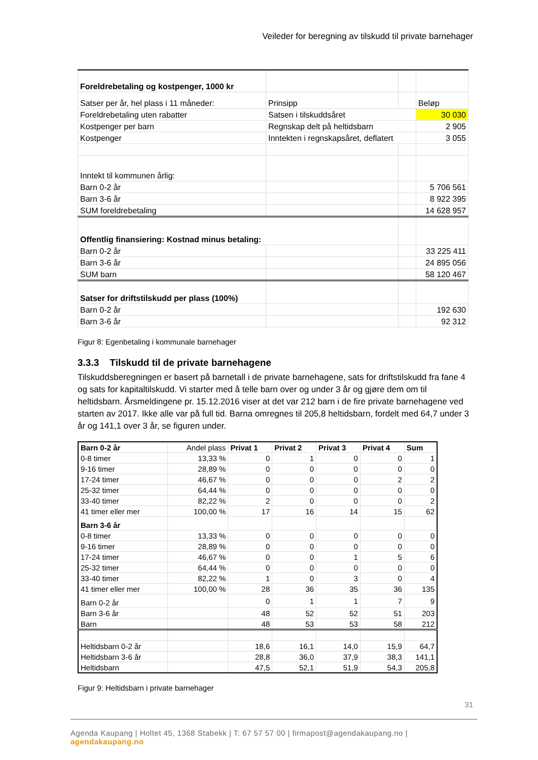Veileder for beregning av tilskudd til private barnehager
| Foreldrebetaling og kostpenger, 1000 kr | | | |
| Satser per år, hel plass i 11 måneder: | Prinsipp | | Beløp |
| Foreldrebetaling uten rabatter | Satsen i tilskuddsåret | | 30 030 |
| Kostpenger per barn | Regnskap delt på heltidsbarn | | 2 905 |
| Kostpenger | Inntekten i regnskapsåret, deflatert | | 3 055 |
| Inntekt til kommunen årlig: | | | |
| Barn 0-2 år | | | 5 706 561 |
| Barn 3-6 år | | | 8 922 395 |
| SUM foreldrebetaling | | | 14 628 957 |
| Offentlig finansiering: Kostnad minus betaling: | | | |
| Barn 0-2 år | | | 33 225 411 |
| Barn 3-6 år | | | 24 895 056 |
| SUM barn | | | 58 120 467 |
| Satser for driftstilskudd per plass (100%) | | | |
| Barn 0-2 år | | | 192 630 |
| Barn 3-6 år | | | 92 312 |
Figur 8: Egenbetaling i kommunale barnehager
3.3.3 Tilskudd til de private barnehagene
Tilskuddsberegningen er basert på barnetall i de private barnehagene, sats for driftstilskudd fra fane 4 og sats for kapitaltilskudd. Vi starter med å telle barn over og under 3 år og gjøre dem om til heltidsbarn. Årsmeldingene pr. 15.12.2016 viser at det var 212 barn i de fire private barnehagene ved starten av 2017. Ikke alle var på full tid. Barna omregnes til 205,8 heltidsbarn, fordelt med 64,7 under 3 år og 141,1 over 3 år, se figuren under.
| Barn 0-2 år | Andel plass | Privat 1 | Privat 2 | Privat 3 | Privat 4 | Sum |
| 0-8 timer | 13,33 % | 0 | 1 | 0 | 0 | 1 |
| 9-16 timer | 28,89 % | 0 | 0 | 0 | 0 | 0 |
| 17-24 timer | 46,67 % | 0 | 0 | 0 | 2 | 2 |
| 25-32 timer | 64,44 % | 0 | 0 | 0 | 0 | 0 |
| 33-40 timer | 82,22 % | 2 | 0 | 0 | 0 | 2 |
| 41 timer eller mer | 100,00 % | 17 | 16 | 14 | 15 | 62 |
| Barn 3-6 år | | | | | | |
| 0-8 timer | 13,33 % | 0 | 0 | 0 | 0 | 0 |
| 9-16 timer | 28,89 % | 0 | 0 | 0 | 0 | 0 |
| 17-24 timer | 46,67 % | 0 | 0 | 1 | 5 | 6 |
| 25-32 timer | 64,44 % | 0 | 0 | 0 | 0 | 0 |
| 33-40 timer | 82,22 % | 1 | 0 | 3 | 0 | 4 |
| 41 timer eller mer | 100,00 % | 28 | 36 | 35 | 36 | 135 |
| Barn 0-2 år | | 0 | 1 | 1 | 7 | 9 |
| Barn 3-6 år | | 48 | 52 | 52 | 51 | 203 |
| Barn | | 48 | 53 | 53 | 58 | 212 |
| Heltidsbarn 0-2 år | | 18,6 | 16,1 | 14,0 | 15,9 | 64,7 |
| Heltidsbarn 3-6 år | | 28,8 | 36,0 | 37,9 | 38,3 | 141,1 |
| Heltidsbarn | | 47,5 | 52,1 | 51,9 | 54,3 | 205,8 |
Figur 9: Heltidsbarn i private barnehager
31
Agenda Kaupang | Holtet 45, 1368 Stabekk | T: 67 57 57 00 | firmapost@agendakaupang.no | agendakaupang.no